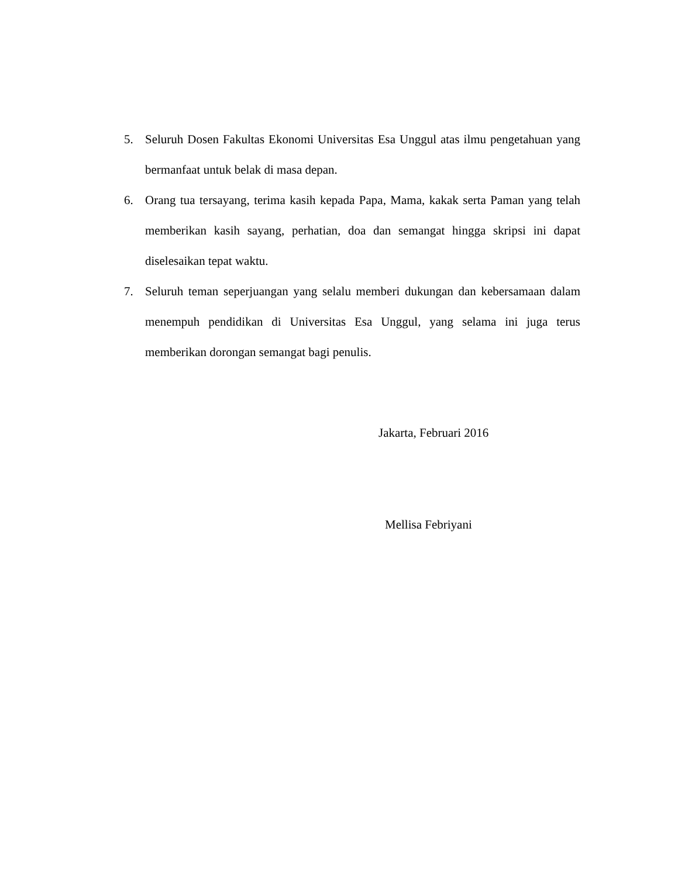5. Seluruh Dosen Fakultas Ekonomi Universitas Esa Unggul atas ilmu pengetahuan yang bermanfaat untuk belak di masa depan.
6. Orang tua tersayang, terima kasih kepada Papa, Mama, kakak serta Paman yang telah memberikan kasih sayang, perhatian, doa dan semangat hingga skripsi ini dapat diselesaikan tepat waktu.
7. Seluruh teman seperjuangan yang selalu memberi dukungan dan kebersamaan dalam menempuh pendidikan di Universitas Esa Unggul, yang selama ini juga terus memberikan dorongan semangat bagi penulis.
Jakarta, Februari 2016
Mellisa Febriyani